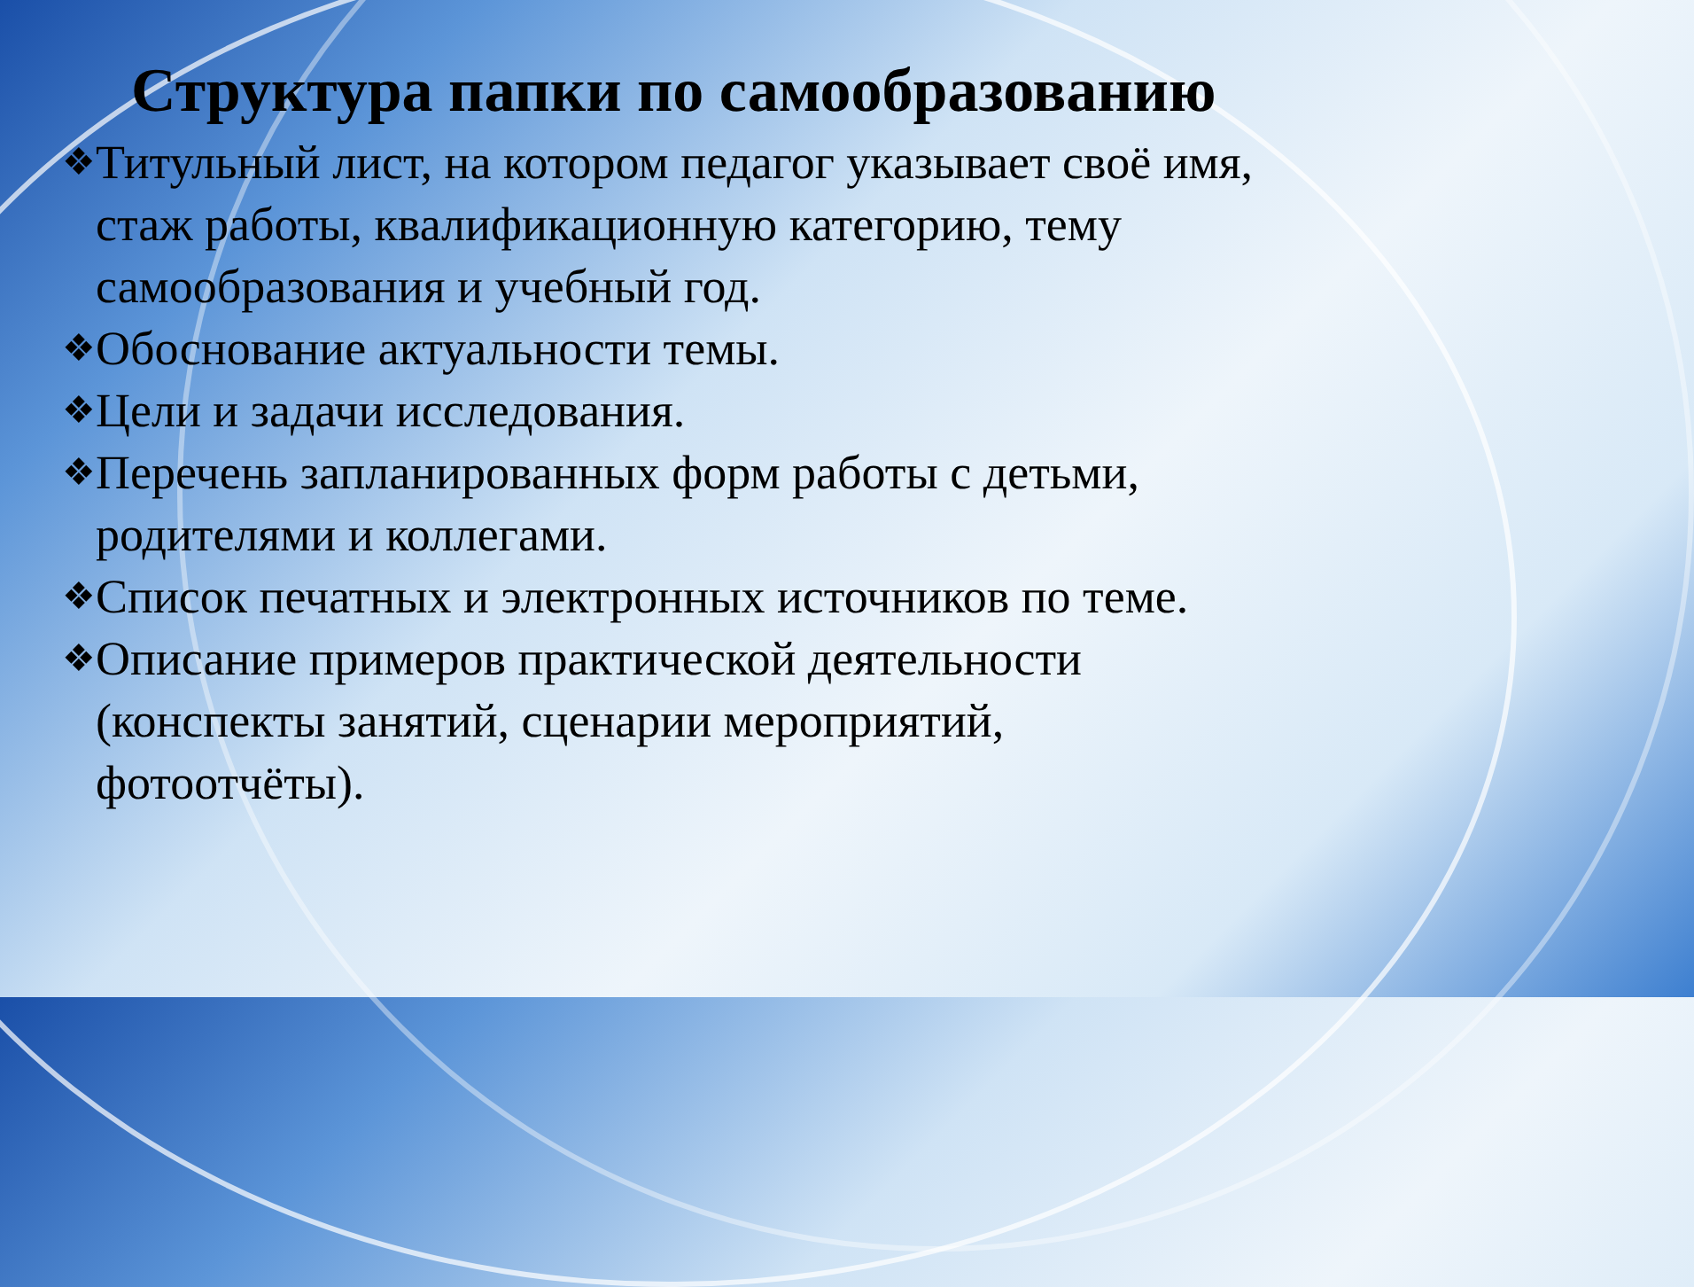Структура папки по самообразованию
❖ Титульный лист, на котором педагог указывает своё имя, стаж работы, квалификационную категорию, тему самообразования и учебный год.
❖ Обоснование актуальности темы.
❖ Цели и задачи исследования.
❖ Перечень запланированных форм работы с детьми, родителями и коллегами.
❖ Список печатных и электронных источников по теме.
❖ Описание примеров практической деятельности (конспекты занятий, сценарии мероприятий, фотоотчёты).